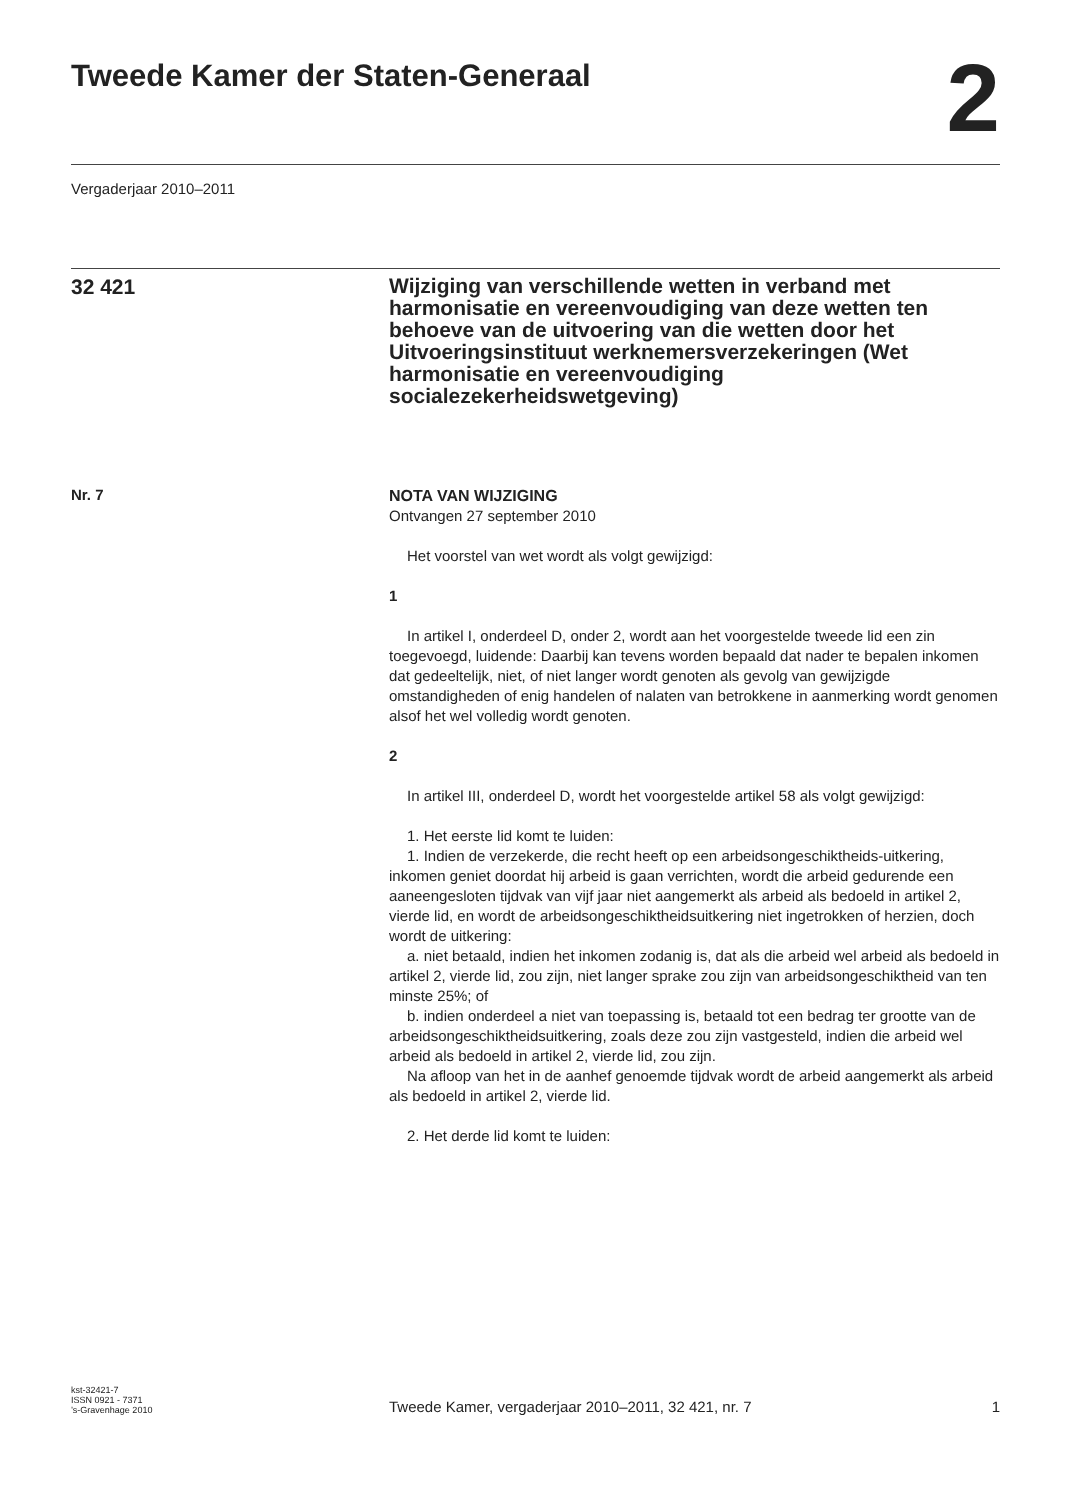Tweede Kamer der Staten-Generaal
2
Vergaderjaar 2010–2011
32 421
Wijziging van verschillende wetten in verband met harmonisatie en vereenvoudiging van deze wetten ten behoeve van de uitvoering van die wetten door het Uitvoeringsinstituut werknemersverzekeringen (Wet harmonisatie en vereenvoudiging socialezekerheidswetgeving)
Nr. 7
NOTA VAN WIJZIGING
Ontvangen 27 september 2010
Het voorstel van wet wordt als volgt gewijzigd:
1
In artikel I, onderdeel D, onder 2, wordt aan het voorgestelde tweede lid een zin toegevoegd, luidende: Daarbij kan tevens worden bepaald dat nader te bepalen inkomen dat gedeeltelijk, niet, of niet langer wordt genoten als gevolg van gewijzigde omstandigheden of enig handelen of nalaten van betrokkene in aanmerking wordt genomen alsof het wel volledig wordt genoten.
2
In artikel III, onderdeel D, wordt het voorgestelde artikel 58 als volgt gewijzigd:
1. Het eerste lid komt te luiden:
1. Indien de verzekerde, die recht heeft op een arbeidsongeschiktheids-uitkering, inkomen geniet doordat hij arbeid is gaan verrichten, wordt die arbeid gedurende een aaneengesloten tijdvak van vijf jaar niet aangemerkt als arbeid als bedoeld in artikel 2, vierde lid, en wordt de arbeidsongeschiktheidsuitkering niet ingetrokken of herzien, doch wordt de uitkering:
a. niet betaald, indien het inkomen zodanig is, dat als die arbeid wel arbeid als bedoeld in artikel 2, vierde lid, zou zijn, niet langer sprake zou zijn van arbeidsongeschiktheid van ten minste 25%; of
b. indien onderdeel a niet van toepassing is, betaald tot een bedrag ter grootte van de arbeidsongeschiktheidsuitkering, zoals deze zou zijn vastgesteld, indien die arbeid wel arbeid als bedoeld in artikel 2, vierde lid, zou zijn.
Na afloop van het in de aanhef genoemde tijdvak wordt de arbeid aangemerkt als arbeid als bedoeld in artikel 2, vierde lid.
2. Het derde lid komt te luiden:
kst-32421-7
ISSN 0921 - 7371
’s-Gravenhage 2010
Tweede Kamer, vergaderjaar 2010–2011, 32 421, nr. 7
1